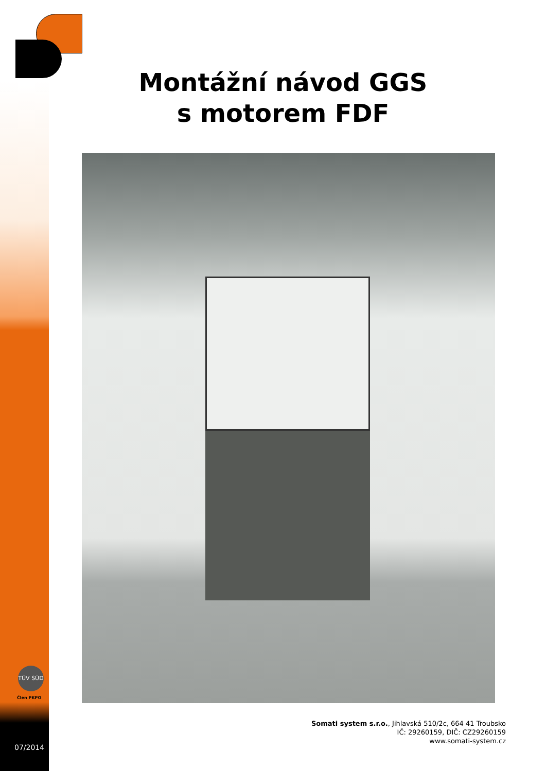Montážní návod GGS
s motorem FDF
TÜV SÜD
Člen PKPO
Somati system s.r.o., Jihlavská 510/2c, 664 41 Troubsko
IČ: 29260159, DIČ: CZ29260159
www.somati-system.cz
07/2014